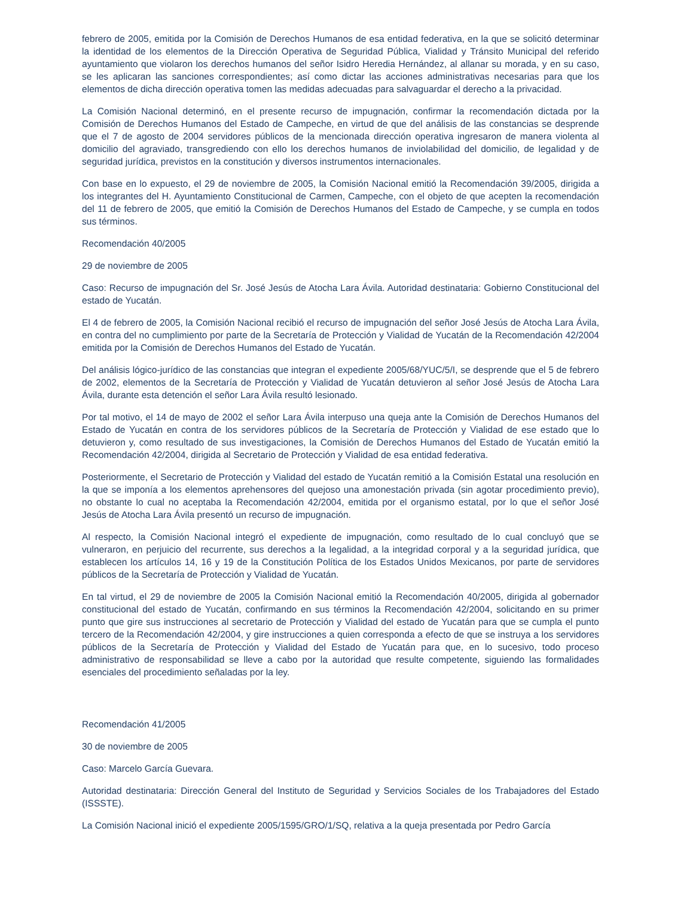febrero de 2005, emitida por la Comisión de Derechos Humanos de esa entidad federativa, en la que se solicitó determinar la identidad de los elementos de la Dirección Operativa de Seguridad Pública, Vialidad y Tránsito Municipal del referido ayuntamiento que violaron los derechos humanos del señor Isidro Heredia Hernández, al allanar su morada, y en su caso, se les aplicaran las sanciones correspondientes; así como dictar las acciones administrativas necesarias para que los elementos de dicha dirección operativa tomen las medidas adecuadas para salvaguardar el derecho a la privacidad.
La Comisión Nacional determinó, en el presente recurso de impugnación, confirmar la recomendación dictada por la Comisión de Derechos Humanos del Estado de Campeche, en virtud de que del análisis de las constancias se desprende que el 7 de agosto de 2004 servidores públicos de la mencionada dirección operativa ingresaron de manera violenta al domicilio del agraviado, transgrediendo con ello los derechos humanos de inviolabilidad del domicilio, de legalidad y de seguridad jurídica, previstos en la constitución y diversos instrumentos internacionales.
Con base en lo expuesto, el 29 de noviembre de 2005, la Comisión Nacional emitió la Recomendación 39/2005, dirigida a los integrantes del H. Ayuntamiento Constitucional de Carmen, Campeche, con el objeto de que acepten la recomendación del 11 de febrero de 2005, que emitió la Comisión de Derechos Humanos del Estado de Campeche, y se cumpla en todos sus términos.
Recomendación 40/2005
29 de noviembre de 2005
Caso: Recurso de impugnación del Sr. José Jesús de Atocha Lara Ávila. Autoridad destinataria: Gobierno Constitucional del estado de Yucatán.
El 4 de febrero de 2005, la Comisión Nacional recibió el recurso de impugnación del señor José Jesús de Atocha Lara Ávila, en contra del no cumplimiento por parte de la Secretaría de Protección y Vialidad de Yucatán de la Recomendación 42/2004 emitida por la Comisión de Derechos Humanos del Estado de Yucatán.
Del análisis lógico-jurídico de las constancias que integran el expediente 2005/68/YUC/5/I, se desprende que el 5 de febrero de 2002, elementos de la Secretaría de Protección y Vialidad de Yucatán detuvieron al señor José Jesús de Atocha Lara Ávila, durante esta detención el señor Lara Ávila resultó lesionado.
Por tal motivo, el 14 de mayo de 2002 el señor Lara Ávila interpuso una queja ante la Comisión de Derechos Humanos del Estado de Yucatán en contra de los servidores públicos de la Secretaría de Protección y Vialidad de ese estado que lo detuvieron y, como resultado de sus investigaciones, la Comisión de Derechos Humanos del Estado de Yucatán emitió la Recomendación 42/2004, dirigida al Secretario de Protección y Vialidad de esa entidad federativa.
Posteriormente, el Secretario de Protección y Vialidad del estado de Yucatán remitió a la Comisión Estatal una resolución en la que se imponía a los elementos aprehensores del quejoso una amonestación privada (sin agotar procedimiento previo), no obstante lo cual no aceptaba la Recomendación 42/2004, emitida por el organismo estatal, por lo que el señor José Jesús de Atocha Lara Ávila presentó un recurso de impugnación.
Al respecto, la Comisión Nacional integró el expediente de impugnación, como resultado de lo cual concluyó que se vulneraron, en perjuicio del recurrente, sus derechos a la legalidad, a la integridad corporal y a la seguridad jurídica, que establecen los artículos 14, 16 y 19 de la Constitución Política de los Estados Unidos Mexicanos, por parte de servidores públicos de la Secretaría de Protección y Vialidad de Yucatán.
En tal virtud, el 29 de noviembre de 2005 la Comisión Nacional emitió la Recomendación 40/2005, dirigida al gobernador constitucional del estado de Yucatán, confirmando en sus términos la Recomendación 42/2004, solicitando en su primer punto que gire sus instrucciones al secretario de Protección y Vialidad del estado de Yucatán para que se cumpla el punto tercero de la Recomendación 42/2004, y gire instrucciones a quien corresponda a efecto de que se instruya a los servidores públicos de la Secretaría de Protección y Vialidad del Estado de Yucatán para que, en lo sucesivo, todo proceso administrativo de responsabilidad se lleve a cabo por la autoridad que resulte competente, siguiendo las formalidades esenciales del procedimiento señaladas por la ley.
Recomendación 41/2005
30 de noviembre de 2005
Caso: Marcelo García Guevara.
Autoridad destinataria: Dirección General del Instituto de Seguridad y Servicios Sociales de los Trabajadores del Estado (ISSSTE).
La Comisión Nacional inició el expediente 2005/1595/GRO/1/SQ, relativa a la queja presentada por Pedro García